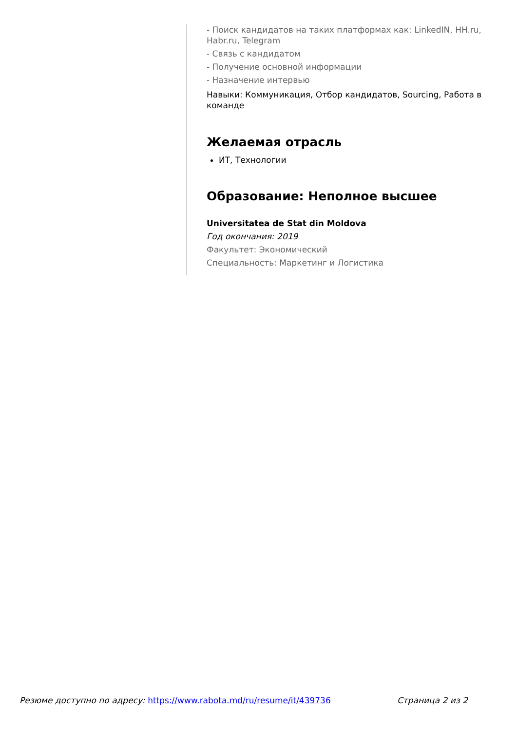- Поиск кандидатов на таких платформах как: LinkedIN, HH.ru, Habr.ru, Telegram
- Связь с кандидатом
- Получение основной информации
- Назначение интервью
Навыки: Коммуникация, Отбор кандидатов, Sourcing, Работа в команде
Желаемая отрасль
ИТ, Технологии
Образование: Неполное высшее
Universitatea de Stat din Moldova
Год окончания: 2019
Факультет: Экономический
Специальность: Маркетинг и Логистика
Резюме доступно по адресу: https://www.rabota.md/ru/resume/it/439736 Страница 2 из 2